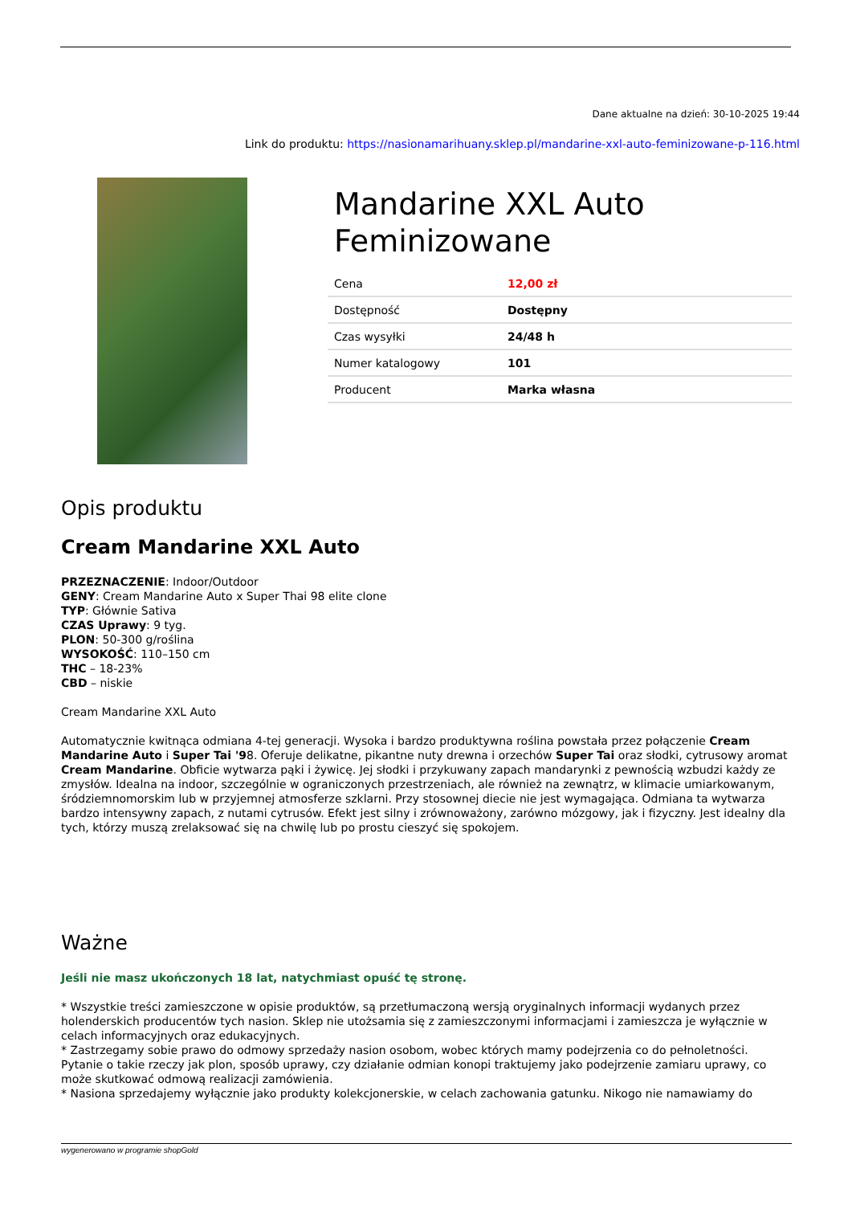Dane aktualne na dzień: 30-10-2025 19:44
Link do produktu: https://nasionamarihuany.sklep.pl/mandarine-xxl-auto-feminizowane-p-116.html
Mandarine XXL Auto Feminizowane
| Cena | 12,00 zł |
| Dostępność | Dostępny |
| Czas wysyłki | 24/48 h |
| Numer katalogowy | 101 |
| Producent | Marka własna |
Opis produktu
Cream Mandarine XXL Auto
PRZEZNACZENIE: Indoor/Outdoor
GENY: Cream Mandarine Auto x Super Thai 98 elite clone
TYP: Głównie Sativa
CZAS Uprawy: 9 tyg.
PLON: 50-300 g/roślina
WYSOKOŚĆ: 110–150 cm
THC – 18-23%
CBD – niskie
Cream Mandarine XXL Auto
Automatycznie kwitnąca odmiana 4-tej generacji. Wysoka i bardzo produktywna roślina powstała przez połączenie Cream Mandarine Auto i Super Tai '98. Oferuje delikatne, pikantne nuty drewna i orzechów Super Tai oraz słodki, cytrusowy aromat Cream Mandarine. Obficie wytwarza pąki i żywicę. Jej słodki i przykuwany zapach mandarynki z pewnością wzbudzi każdy ze zmysłów. Idealna na indoor, szczególnie w ograniczonych przestrzeniach, ale również na zewnątrz, w klimacie umiarkowanym, śródziemnomorskim lub w przyjemnej atmosferze szklarni. Przy stosownej diecie nie jest wymagająca. Odmiana ta wytwarza bardzo intensywny zapach, z nutami cytrusów. Efekt jest silny i zrównoważony, zarówno mózgowy, jak i fizyczny. Jest idealny dla tych, którzy muszą zrelaksować się na chwilę lub po prostu cieszyć się spokojem.
Ważne
Jeśli nie masz ukończonych 18 lat, natychmiast opuść tę stronę.
* Wszystkie treści zamieszczone w opisie produktów, są przetłumaczoną wersją oryginalnych informacji wydanych przez holenderskich producentów tych nasion. Sklep nie utożsamia się z zamieszczonymi informacjami i zamieszcza je wyłącznie w celach informacyjnych oraz edukacyjnych.
* Zastrzegamy sobie prawo do odmowy sprzedaży nasion osobom, wobec których mamy podejrzenia co do pełnoletności. Pytanie o takie rzeczy jak plon, sposób uprawy, czy działanie odmian konopi traktujemy jako podejrzenie zamiaru uprawy, co może skutkować odmową realizacji zamówienia.
* Nasiona sprzedajemy wyłącznie jako produkty kolekcjonerskie, w celach zachowania gatunku. Nikogo nie namawiamy do
wygenerowano w programie shopGold